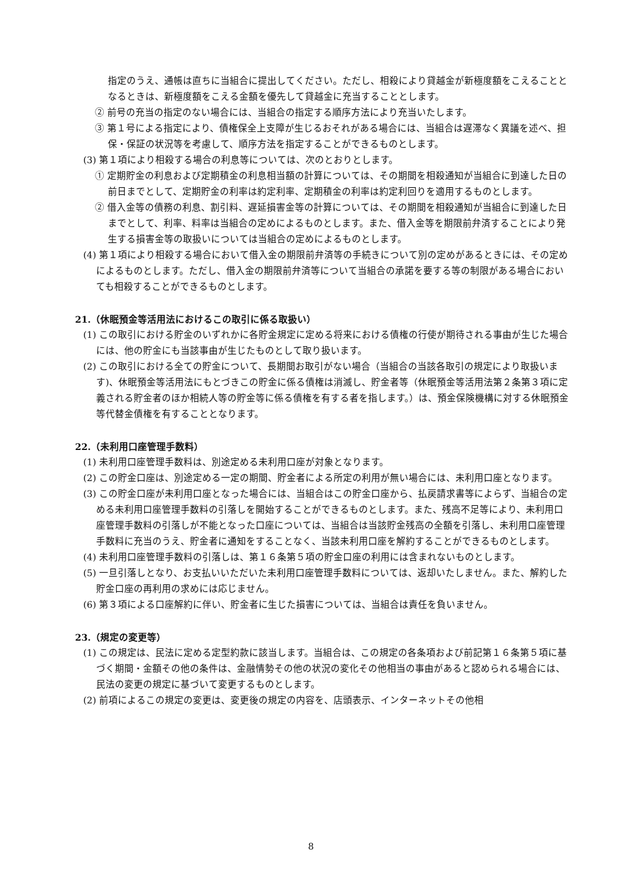指定のうえ、通帳は直ちに当組合に提出してください。ただし、相殺により貸越金が新極度額をこえることとなるときは、新極度額をこえる金額を優先して貸越金に充当することとします。
② 前号の充当の指定のない場合には、当組合の指定する順序方法により充当いたします。
③ 第１号による指定により、債権保全上支障が生じるおそれがある場合には、当組合は遅滞なく異議を述べ、担保・保証の状況等を考慮して、順序方法を指定することができるものとします。
(3) 第１項により相殺する場合の利息等については、次のとおりとします。
① 定期貯金の利息および定期積金の利息相当額の計算については、その期間を相殺通知が当組合に到達した日の前日までとして、定期貯金の利率は約定利率、定期積金の利率は約定利回りを適用するものとします。
② 借入金等の債務の利息、割引料、遅延損害金等の計算については、その期間を相殺通知が当組合に到達した日までとして、利率、料率は当組合の定めによるものとします。また、借入金等を期限前弁済することにより発生する損害金等の取扱いについては当組合の定めによるものとします。
(4) 第１項により相殺する場合において借入金の期限前弁済等の手続きについて別の定めがあるときには、その定めによるものとします。ただし、借入金の期限前弁済等について当組合の承諾を要する等の制限がある場合においても相殺することができるものとします。
21.（休眠預金等活用法におけるこの取引に係る取扱い）
(1) この取引における貯金のいずれかに各貯金規定に定める将来における債権の行使が期待される事由が生じた場合には、他の貯金にも当該事由が生じたものとして取り扱います。
(2) この取引における全ての貯金について、長期間お取引がない場合（当組合の当該各取引の規定により取扱います)、休眠預金等活用法にもとづきこの貯金に係る債権は消滅し、貯金者等（休眠預金等活用法第２条第３項に定義される貯金者のほか相続人等の貯金等に係る債権を有する者を指します。）は、預金保険機構に対する休眠預金等代替金債権を有することとなります。
22.（未利用口座管理手数料）
(1) 未利用口座管理手数料は、別途定める未利用口座が対象となります。
(2) この貯金口座は、別途定める一定の期間、貯金者による所定の利用が無い場合には、未利用口座となります。
(3) この貯金口座が未利用口座となった場合には、当組合はこの貯金口座から、払戻請求書等によらず、当組合の定める未利用口座管理手数料の引落しを開始することができるものとします。また、残高不足等により、未利用口座管理手数料の引落しが不能となった口座については、当組合は当該貯金残高の全額を引落し、未利用口座管理手数料に充当のうえ、貯金者に通知をすることなく、当該未利用口座を解約することができるものとします。
(4) 未利用口座管理手数料の引落しは、第１６条第５項の貯金口座の利用には含まれないものとします。
(5) 一旦引落しとなり、お支払いいただいた未利用口座管理手数料については、返却いたしません。また、解約した貯金口座の再利用の求めには応じません。
(6) 第３項による口座解約に伴い、貯金者に生じた損害については、当組合は責任を負いません。
23.（規定の変更等）
(1) この規定は、民法に定める定型約款に該当します。当組合は、この規定の各条項および前記第１６条第５項に基づく期間・金額その他の条件は、金融情勢その他の状況の変化その他相当の事由があると認められる場合には、民法の変更の規定に基づいて変更するものとします。
(2) 前項によるこの規定の変更は、変更後の規定の内容を、店頭表示、インターネットその他相
8